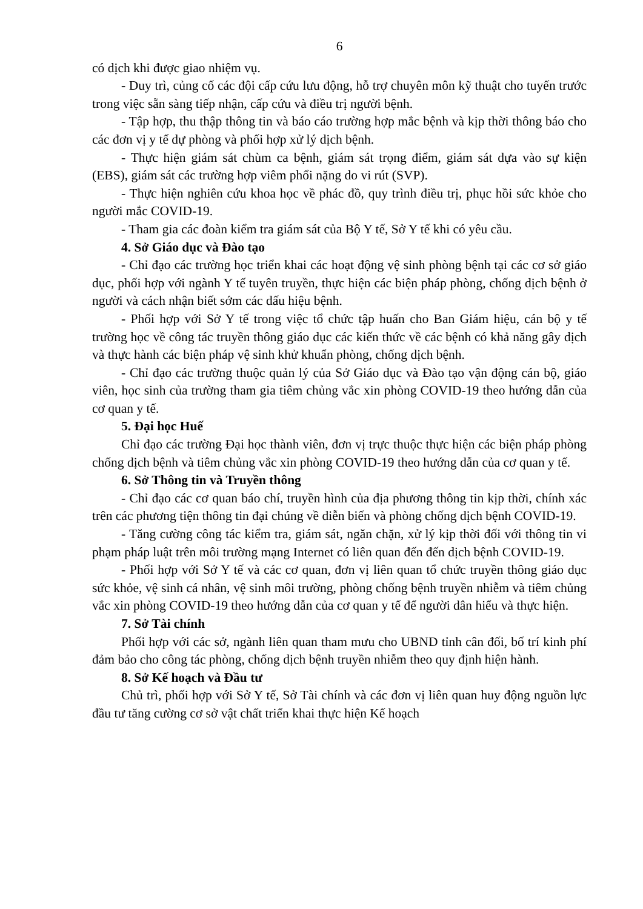6
có dịch khi được giao nhiệm vụ.
- Duy trì, củng cố các đội cấp cứu lưu động, hỗ trợ chuyên môn kỹ thuật cho tuyến trước trong việc sẵn sàng tiếp nhận, cấp cứu và điều trị người bệnh.
- Tập hợp, thu thập thông tin và báo cáo trường hợp mắc bệnh và kịp thời thông báo cho các đơn vị y tế dự phòng và phối hợp xử lý dịch bệnh.
- Thực hiện giám sát chùm ca bệnh, giám sát trọng điểm, giám sát dựa vào sự kiện (EBS), giám sát các trường hợp viêm phổi nặng do vi rút (SVP).
- Thực hiện nghiên cứu khoa học về phác đồ, quy trình điều trị, phục hồi sức khỏe cho người mắc COVID-19.
- Tham gia các đoàn kiểm tra giám sát của Bộ Y tế, Sở Y tế khi có yêu cầu.
4. Sở Giáo dục và Đào tạo
- Chỉ đạo các trường học triển khai các hoạt động vệ sinh phòng bệnh tại các cơ sở giáo dục, phối hợp với ngành Y tế tuyên truyền, thực hiện các biện pháp phòng, chống dịch bệnh ở người và cách nhận biết sớm các dấu hiệu bệnh.
- Phối hợp với Sở Y tế trong việc tổ chức tập huấn cho Ban Giám hiệu, cán bộ y tế trường học về công tác truyền thông giáo dục các kiến thức về các bệnh có khả năng gây dịch và thực hành các biện pháp vệ sinh khử khuẩn phòng, chống dịch bệnh.
- Chỉ đạo các trường thuộc quản lý của Sở Giáo dục và Đào tạo vận động cán bộ, giáo viên, học sinh của trường tham gia tiêm chủng vắc xin phòng COVID-19 theo hướng dẫn của cơ quan y tế.
5. Đại học Huế
Chỉ đạo các trường Đại học thành viên, đơn vị trực thuộc thực hiện các biện pháp phòng chống dịch bệnh và tiêm chủng vắc xin phòng COVID-19 theo hướng dẫn của cơ quan y tế.
6. Sở Thông tin và Truyền thông
- Chỉ đạo các cơ quan báo chí, truyền hình của địa phương thông tin kịp thời, chính xác trên các phương tiện thông tin đại chúng về diễn biến và phòng chống dịch bệnh COVID-19.
- Tăng cường công tác kiểm tra, giám sát, ngăn chặn, xử lý kịp thời đối với thông tin vi phạm pháp luật trên môi trường mạng Internet có liên quan đến đến dịch bệnh COVID-19.
- Phối hợp với Sở Y tế và các cơ quan, đơn vị liên quan tổ chức truyền thông giáo dục sức khỏe, vệ sinh cá nhân, vệ sinh môi trường, phòng chống bệnh truyền nhiễm và tiêm chủng vắc xin phòng COVID-19 theo hướng dẫn của cơ quan y tế để người dân hiểu và thực hiện.
7. Sở Tài chính
Phối hợp với các sở, ngành liên quan tham mưu cho UBND tỉnh cân đối, bố trí kinh phí đảm bảo cho công tác phòng, chống dịch bệnh truyền nhiễm theo quy định hiện hành.
8. Sở Kế hoạch và Đầu tư
Chủ trì, phối hợp với Sở Y tế, Sở Tài chính và các đơn vị liên quan huy động nguồn lực đầu tư tăng cường cơ sở vật chất triển khai thực hiện Kế hoạch